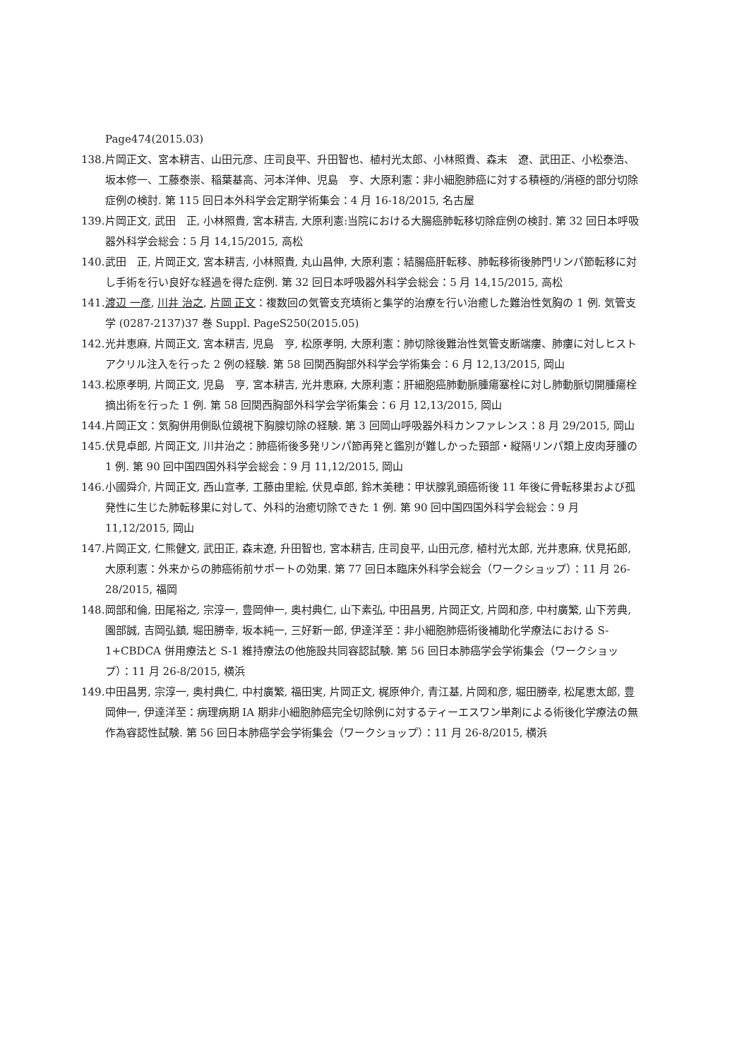Page474(2015.03)
138. 片岡正文、宮本耕吉、山田元彦、庄司良平、升田智也、植村光太郎、小林照貴、森末　遼、武田正、小松泰浩、坂本修一、工藤泰崇、稲葉基高、河本洋伸、児島　亨、大原利憲：非小細胞肺癌に対する積極的/消極的部分切除症例の検討. 第 115 回日本外科学会定期学術集会：4 月 16-18/2015, 名古屋
139. 片岡正文, 武田　正, 小林照貴, 宮本耕吉, 大原利憲:当院における大腸癌肺転移切除症例の検討. 第 32 回日本呼吸器外科学会総会：5 月 14,15/2015, 高松
140. 武田　正, 片岡正文, 宮本耕吉, 小林照貴, 丸山昌伸, 大原利憲：結腸癌肝転移、肺転移術後肺門リンパ節転移に対し手術を行い良好な経過を得た症例. 第 32 回日本呼吸器外科学会総会：5 月 14,15/2015, 高松
141. 渡辺 一彦, 川井 治之, 片岡 正文：複数回の気管支充填術と集学的治療を行い治癒した難治性気胸の 1 例. 気管支学 (0287-2137)37 巻 Suppl. PageS250(2015.05)
142. 光井恵麻, 片岡正文, 宮本耕吉, 児島　亨, 松原孝明, 大原利憲：肺切除後難治性気管支断端瘻、肺瘻に対しヒストアクリル注入を行った 2 例の経験. 第 58 回関西胸部外科学会学術集会：6 月 12,13/2015, 岡山
143. 松原孝明, 片岡正文, 児島　亨, 宮本耕吉, 光井恵麻, 大原利憲：肝細胞癌肺動脈腫瘍塞栓に対し肺動脈切開腫瘍栓摘出術を行った 1 例. 第 58 回関西胸部外科学会学術集会：6 月 12,13/2015, 岡山
144. 片岡正文：気胸併用側臥位鏡視下胸腺切除の経験. 第 3 回岡山呼吸器外科カンファレンス：8 月 29/2015, 岡山
145. 伏見卓郎, 片岡正文, 川井治之：肺癌術後多発リンパ節再発と鑑別が難しかった頸部・縦隔リンパ類上皮肉芽腫の 1 例. 第 90 回中国四国外科学会総会：9 月 11,12/2015, 岡山
146. 小國舜介, 片岡正文, 西山宣孝, 工藤由里絵, 伏見卓郎, 鈴木美穂：甲状腺乳頭癌術後 11 年後に骨転移巣および孤発性に生じた肺転移巣に対して、外科的治癒切除できた 1 例. 第 90 回中国四国外科学会総会：9 月 11,12/2015, 岡山
147. 片岡正文, 仁熊健文, 武田正, 森末遼, 升田智也, 宮本耕吉, 庄司良平, 山田元彦, 植村光太郎, 光井恵麻, 伏見拓郎, 大原利憲：外来からの肺癌術前サポートの効果. 第 77 回日本臨床外科学会総会（ワークショップ）：11 月 26-28/2015, 福岡
148. 岡部和倫, 田尾裕之, 宗淳一, 豊岡伸一, 奥村典仁, 山下素弘, 中田昌男, 片岡正文, 片岡和彦, 中村廣繁, 山下芳典, 園部誠, 吉岡弘鎮, 堀田勝幸, 坂本純一, 三好新一郎, 伊達洋至：非小細胞肺癌術後補助化学療法における S-1+CBDCA 併用療法と S-1 維持療法の他施設共同容認試験. 第 56 回日本肺癌学会学術集会（ワークショップ）：11 月 26-8/2015, 横浜
149. 中田昌男, 宗淳一, 奥村典仁, 中村廣繁, 福田実, 片岡正文, 梶原伸介, 青江基, 片岡和彦, 堀田勝幸, 松尾恵太郎, 豊岡伸一, 伊達洋至：病理病期 IA 期非小細胞肺癌完全切除例に対するティーエスワン単剤による術後化学療法の無作為容認性試験. 第 56 回日本肺癌学会学術集会（ワークショップ）：11 月 26-8/2015, 横浜